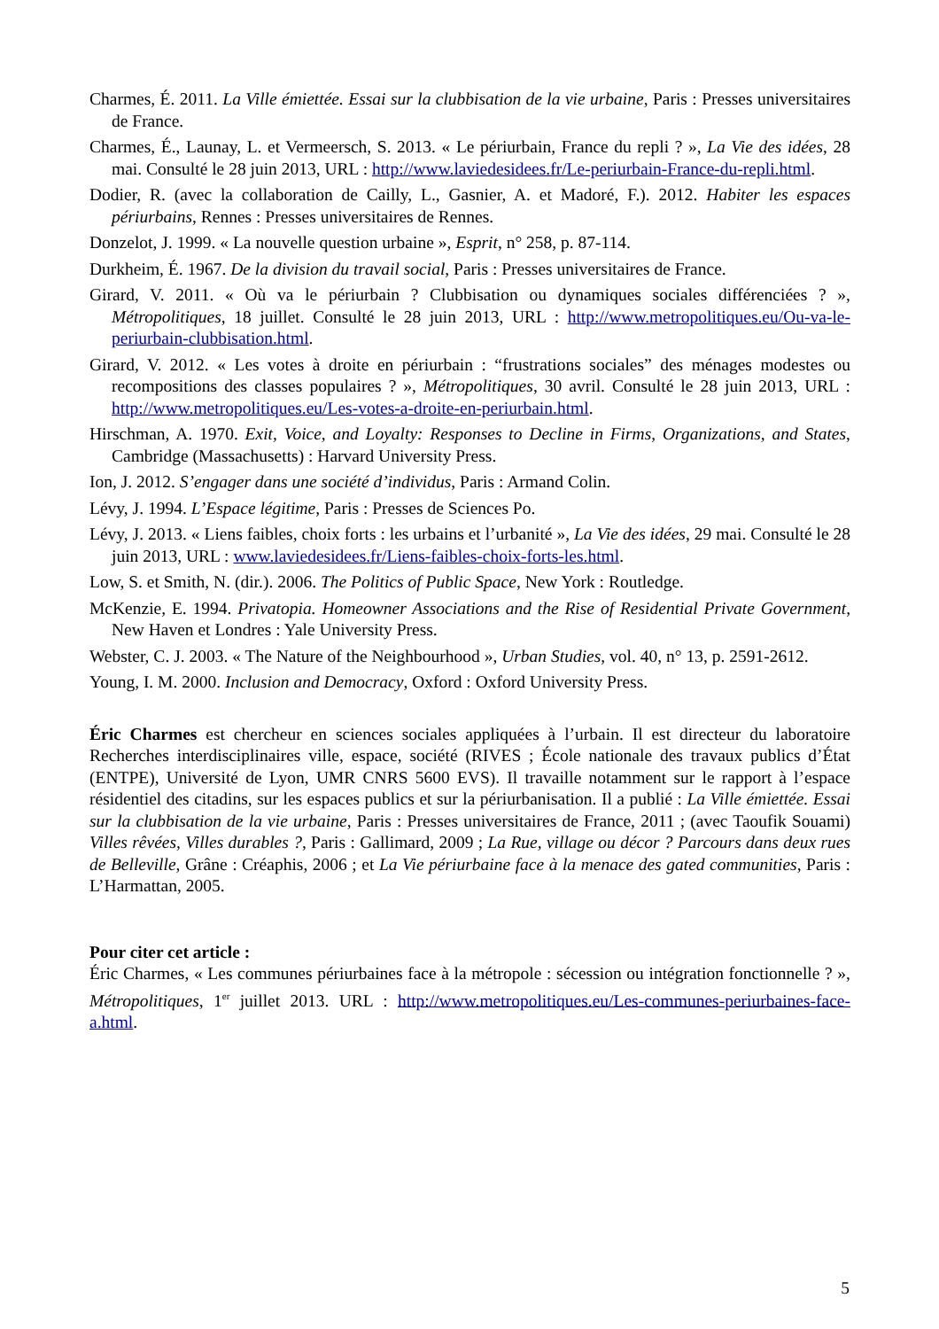Charmes, É. 2011. La Ville émiettée. Essai sur la clubbisation de la vie urbaine, Paris : Presses universitaires de France.
Charmes, É., Launay, L. et Vermeersch, S. 2013. « Le périurbain, France du repli ? », La Vie des idées, 28 mai. Consulté le 28 juin 2013, URL : http://www.laviedesidees.fr/Le-periurbain-France-du-repli.html.
Dodier, R. (avec la collaboration de Cailly, L., Gasnier, A. et Madoré, F.). 2012. Habiter les espaces périurbains, Rennes : Presses universitaires de Rennes.
Donzelot, J. 1999. « La nouvelle question urbaine », Esprit, n° 258, p. 87-114.
Durkheim, É. 1967. De la division du travail social, Paris : Presses universitaires de France.
Girard, V. 2011. « Où va le périurbain ? Clubbisation ou dynamiques sociales différenciées ? », Métropolitiques, 18 juillet. Consulté le 28 juin 2013, URL : http://www.metropolitiques.eu/Ou-va-le-periurbain-clubbisation.html.
Girard, V. 2012. « Les votes à droite en périurbain : “frustrations sociales” des ménages modestes ou recompositions des classes populaires ? », Métropolitiques, 30 avril. Consulté le 28 juin 2013, URL : http://www.metropolitiques.eu/Les-votes-a-droite-en-periurbain.html.
Hirschman, A. 1970. Exit, Voice, and Loyalty: Responses to Decline in Firms, Organizations, and States, Cambridge (Massachusetts) : Harvard University Press.
Ion, J. 2012. S’engager dans une société d’individus, Paris : Armand Colin.
Lévy, J. 1994. L’Espace légitime, Paris : Presses de Sciences Po.
Lévy, J. 2013. « Liens faibles, choix forts : les urbains et l’urbanité », La Vie des idées, 29 mai. Consulté le 28 juin 2013, URL : www.laviedesidees.fr/Liens-faibles-choix-forts-les.html.
Low, S. et Smith, N. (dir.). 2006. The Politics of Public Space, New York : Routledge.
McKenzie, E. 1994. Privatopia. Homeowner Associations and the Rise of Residential Private Government, New Haven et Londres : Yale University Press.
Webster, C. J. 2003. « The Nature of the Neighbourhood », Urban Studies, vol. 40, n° 13, p. 2591-2612.
Young, I. M. 2000. Inclusion and Democracy, Oxford : Oxford University Press.
Éric Charmes est chercheur en sciences sociales appliquées à l’urbain. Il est directeur du laboratoire Recherches interdisciplinaires ville, espace, société (RIVES ; École nationale des travaux publics d’État (ENTPE), Université de Lyon, UMR CNRS 5600 EVS). Il travaille notamment sur le rapport à l’espace résidentiel des citadins, sur les espaces publics et sur la périurbanisation. Il a publié : La Ville émiettée. Essai sur la clubbisation de la vie urbaine, Paris : Presses universitaires de France, 2011 ; (avec Taoufik Souami) Villes rêvées, Villes durables ?, Paris : Gallimard, 2009 ; La Rue, village ou décor ? Parcours dans deux rues de Belleville, Grâne : Créaphis, 2006 ; et La Vie périurbaine face à la menace des gated communities, Paris : L’Harmattan, 2005.
Pour citer cet article :
Éric Charmes, « Les communes périurbaines face à la métropole : sécession ou intégration fonctionnelle ? », Métropolitiques, 1<sup>er</sup> juillet 2013. URL : http://www.metropolitiques.eu/Les-communes-periurbaines-face-a.html.
5